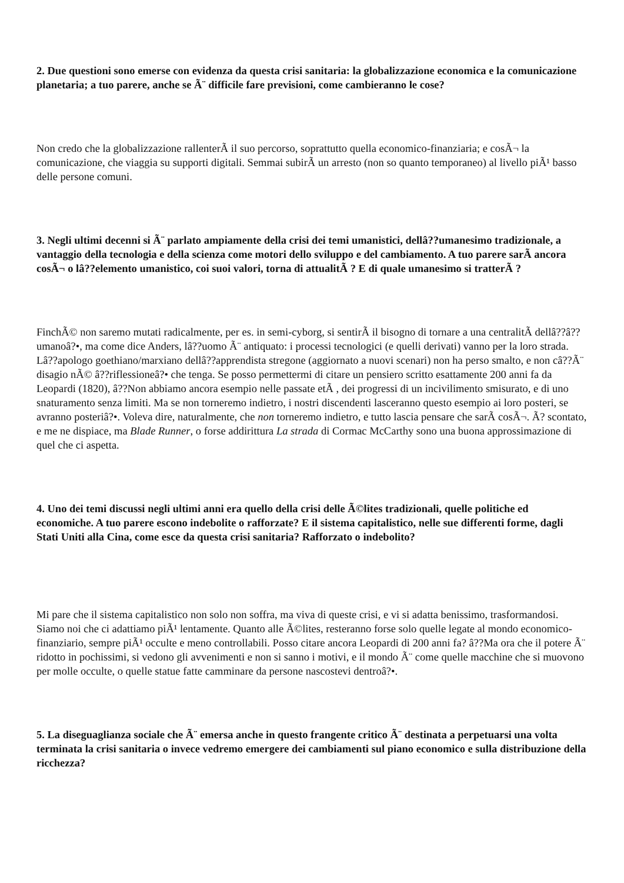2. Due questioni sono emerse con evidenza da questa crisi sanitaria: la globalizzazione economica e la comunicazione planetaria; a tuo parere, anche se Ã¨ difficile fare previsioni, come cambieranno le cose?
Non credo che la globalizzazione rallenterÃ il suo percorso, soprattutto quella economico-finanziaria; e cosÃ¬ la comunicazione, che viaggia su supporti digitali. Semmai subirÃ un arresto (non so quanto temporaneo) al livello piÃ¹ basso delle persone comuni.
3. Negli ultimi decenni si Ã¨ parlato ampiamente della crisi dei temi umanistici, dellâ??umanesimo tradizionale, a vantaggio della tecnologia e della scienza come motori dello sviluppo e del cambiamento. A tuo parere sarÃ ancora cosÃ¬ o lâ??elemento umanistico, coi suoi valori, torna di attualitÃ ? E di quale umanesimo si tratterÃ ?
FinchÃ© non saremo mutati radicalmente, per es. in semi-cyborg, si sentirÃ il bisogno di tornare a una centralitÃ dellâ??â??umanoâ?•, ma come dice Anders, lâ??uomo Ã¨ antiquato: i processi tecnologici (e quelli derivati) vanno per la loro strada. Lâ??apologo goethiano/marxiano dellâ??apprendista stregone (aggiornato a nuovi scenari) non ha perso smalto, e non câ??Ã¨ disagio nÃ© â??riflessioneâ?• che tenga. Se posso permettermi di citare un pensiero scritto esattamente 200 anni fa da Leopardi (1820), â??Non abbiamo ancora esempio nelle passate etÃ , dei progressi di un incivilimento smisurato, e di uno snaturamento senza limiti. Ma se non torneremo indietro, i nostri discendenti lasceranno questo esempio ai loro posteri, se avranno posteriâ?•. Voleva dire, naturalmente, che non torneremo indietro, e tutto lascia pensare che sarÃ cosÃ¬. Ã? scontato, e me ne dispiace, ma Blade Runner, o forse addirittura La strada di Cormac McCarthy sono una buona approssimazione di quel che ci aspetta.
4. Uno dei temi discussi negli ultimi anni era quello della crisi delle Ã©lites tradizionali, quelle politiche ed economiche. A tuo parere escono indebolite o rafforzate? E il sistema capitalistico, nelle sue differenti forme, dagli Stati Uniti alla Cina, come esce da questa crisi sanitaria? Rafforzato o indebolito?
Mi pare che il sistema capitalistico non solo non soffra, ma viva di queste crisi, e vi si adatta benissimo, trasformandosi. Siamo noi che ci adattiamo piÃ¹ lentamente. Quanto alle Ã©lites, resteranno forse solo quelle legate al mondo economico-finanziario, sempre piÃ¹ occulte e meno controllabili. Posso citare ancora Leopardi di 200 anni fa? â??Ma ora che il potere Ã¨ ridotto in pochissimi, si vedono gli avvenimenti e non si sanno i motivi, e il mondo Ã¨ come quelle macchine che si muovono per molle occulte, o quelle statue fatte camminare da persone nascostevi dentroâ?•.
5. La diseguaglianza sociale che Ã¨ emersa anche in questo frangente critico Ã¨ destinata a perpetuarsi una volta terminata la crisi sanitaria o invece vedremo emergere dei cambiamenti sul piano economico e sulla distribuzione della ricchezza?